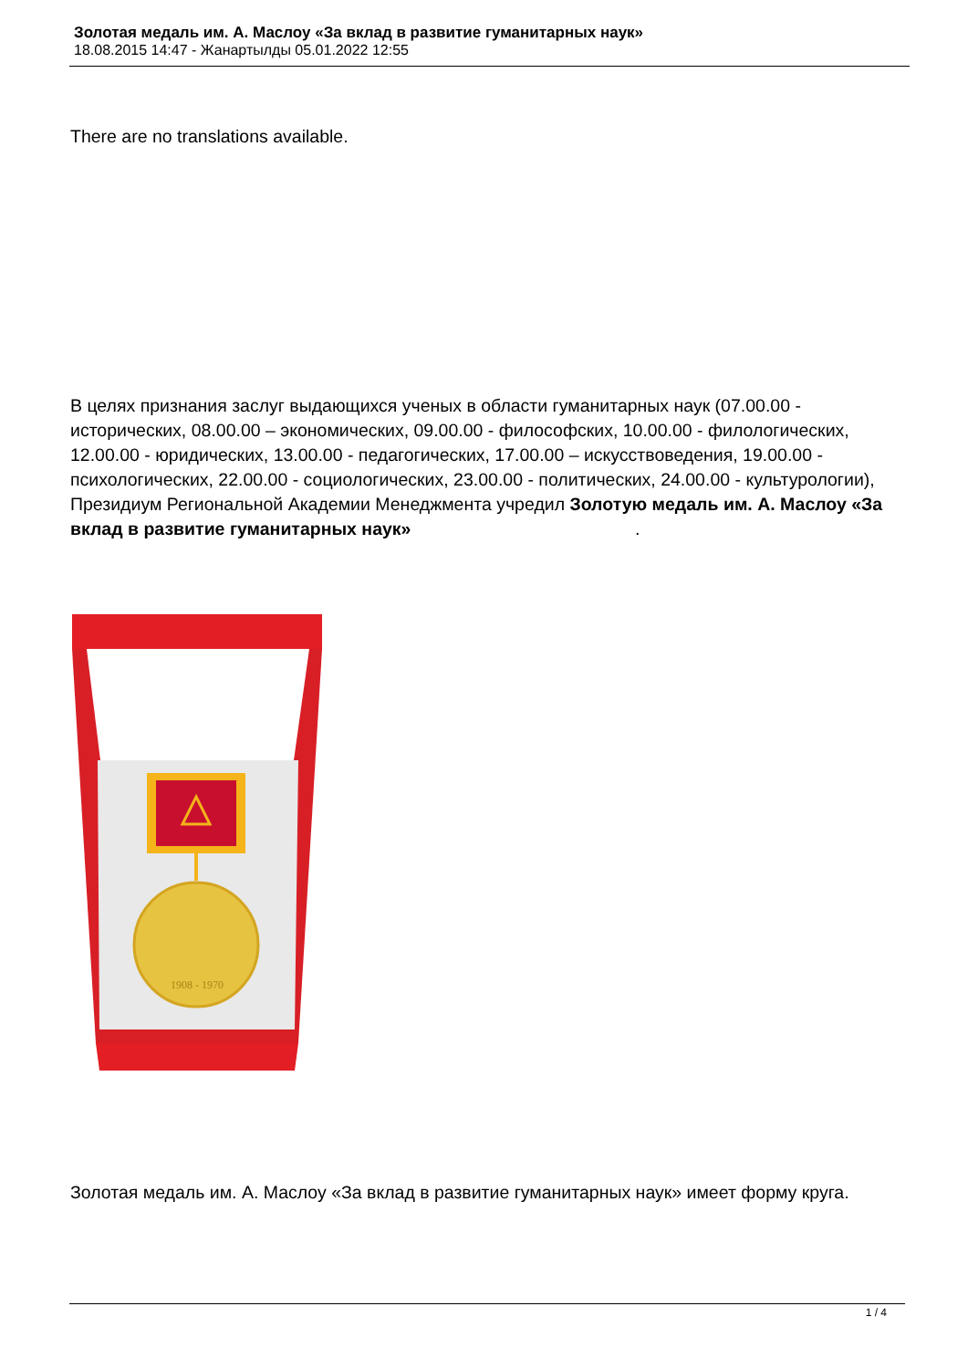Золотая медаль им. А. Маслоу «За вклад в развитие гуманитарных наук»
18.08.2015 14:47 - Жанартылды 05.01.2022 12:55
There are no translations available.
В целях признания заслуг выдающихся ученых в области гуманитарных наук (07.00.00 - исторических, 08.00.00 – экономических, 09.00.00 - философских, 10.00.00 - филологических, 12.00.00 - юридических, 13.00.00 - педагогических, 17.00.00 – искусствоведения, 19.00.00 - психологических, 22.00.00 - социологических, 23.00.00 - политических, 24.00.00 - культурологии), Президиум Региональной Академии Менеджмента учредил Золотую медаль им. А. Маслоу «За вклад в развитие гуманитарных наук» .
1908 - 1970
Золотая медаль им. А. Маслоу «За вклад в развитие гуманитарных наук» имеет форму круга.
1 / 4